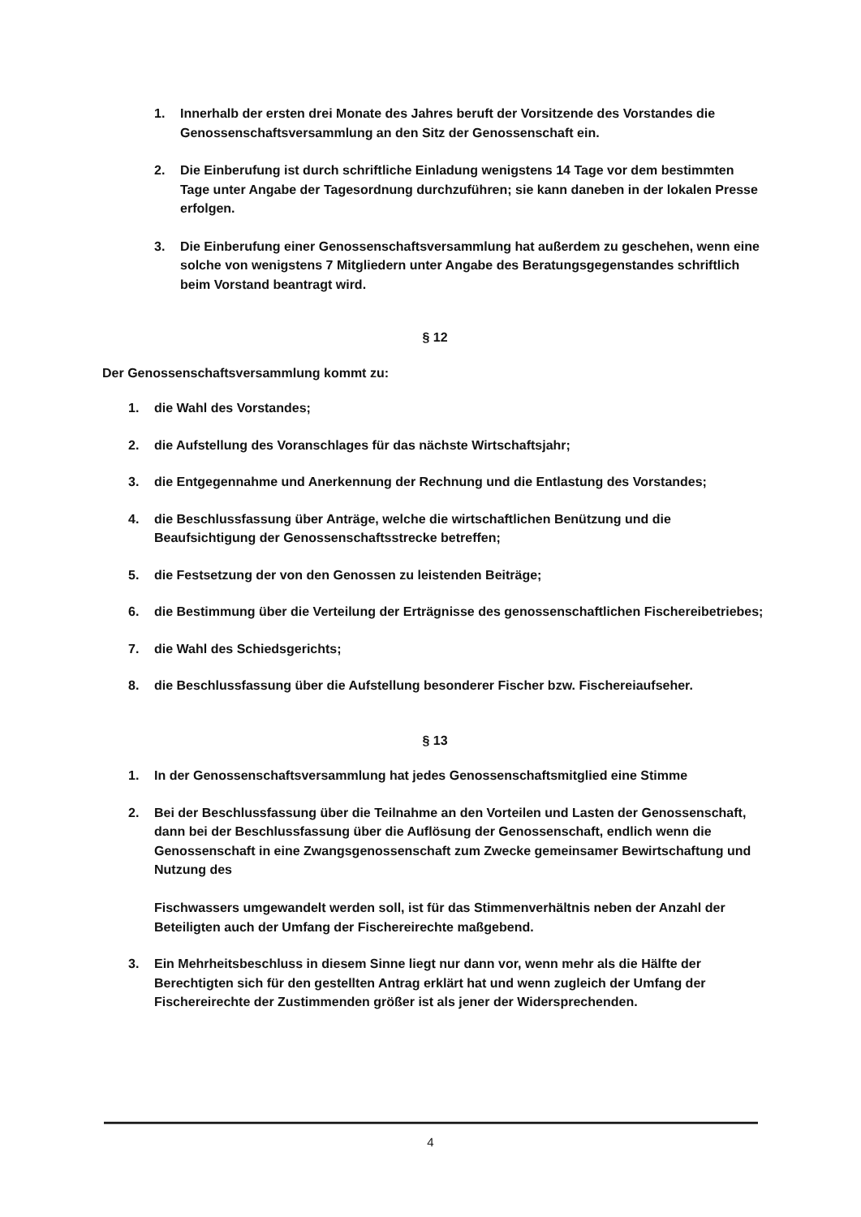1. Innerhalb der ersten drei Monate des Jahres beruft der Vorsitzende des Vorstandes die Genossenschaftsversammlung an den Sitz der Genossenschaft ein.
2. Die Einberufung ist durch schriftliche Einladung wenigstens 14 Tage vor dem bestimmten Tage unter Angabe der Tagesordnung durchzuführen; sie kann daneben in der lokalen Presse erfolgen.
3. Die Einberufung einer Genossenschaftsversammlung hat außerdem zu geschehen, wenn eine solche von wenigstens 7 Mitgliedern unter Angabe des Beratungsgegenstandes schriftlich beim Vorstand beantragt wird.
§ 12
Der Genossenschaftsversammlung kommt zu:
1. die Wahl des Vorstandes;
2. die Aufstellung des Voranschlages für das nächste Wirtschaftsjahr;
3. die Entgegennahme und Anerkennung der Rechnung und die Entlastung des Vorstandes;
4. die Beschlussfassung über Anträge, welche die wirtschaftlichen Benützung und die Beaufsichtigung der Genossenschaftsstrecke betreffen;
5. die Festsetzung der von den Genossen zu leistenden Beiträge;
6. die Bestimmung über die Verteilung der Erträgnisse des genossenschaftlichen Fischereibetriebes;
7. die Wahl des Schiedsgerichts;
8. die Beschlussfassung über die Aufstellung besonderer Fischer bzw. Fischereiaufseher.
§ 13
1. In der Genossenschaftsversammlung hat jedes Genossenschaftsmitglied eine Stimme
2. Bei der Beschlussfassung über die Teilnahme an den Vorteilen und Lasten der Genossenschaft, dann bei der Beschlussfassung über die Auflösung der Genossenschaft, endlich wenn die Genossenschaft in eine Zwangsgenossenschaft zum Zwecke gemeinsamer Bewirtschaftung und Nutzung des
Fischwassers umgewandelt werden soll, ist für das Stimmenverhältnis neben der Anzahl der Beteiligten auch der Umfang der Fischereirechte maßgebend.
3. Ein Mehrheitsbeschluss in diesem Sinne liegt nur dann vor, wenn mehr als die Hälfte der Berechtigten sich für den gestellten Antrag erklärt hat und wenn zugleich der Umfang der Fischereirechte der Zustimmenden größer ist als jener der Widersprechenden.
4